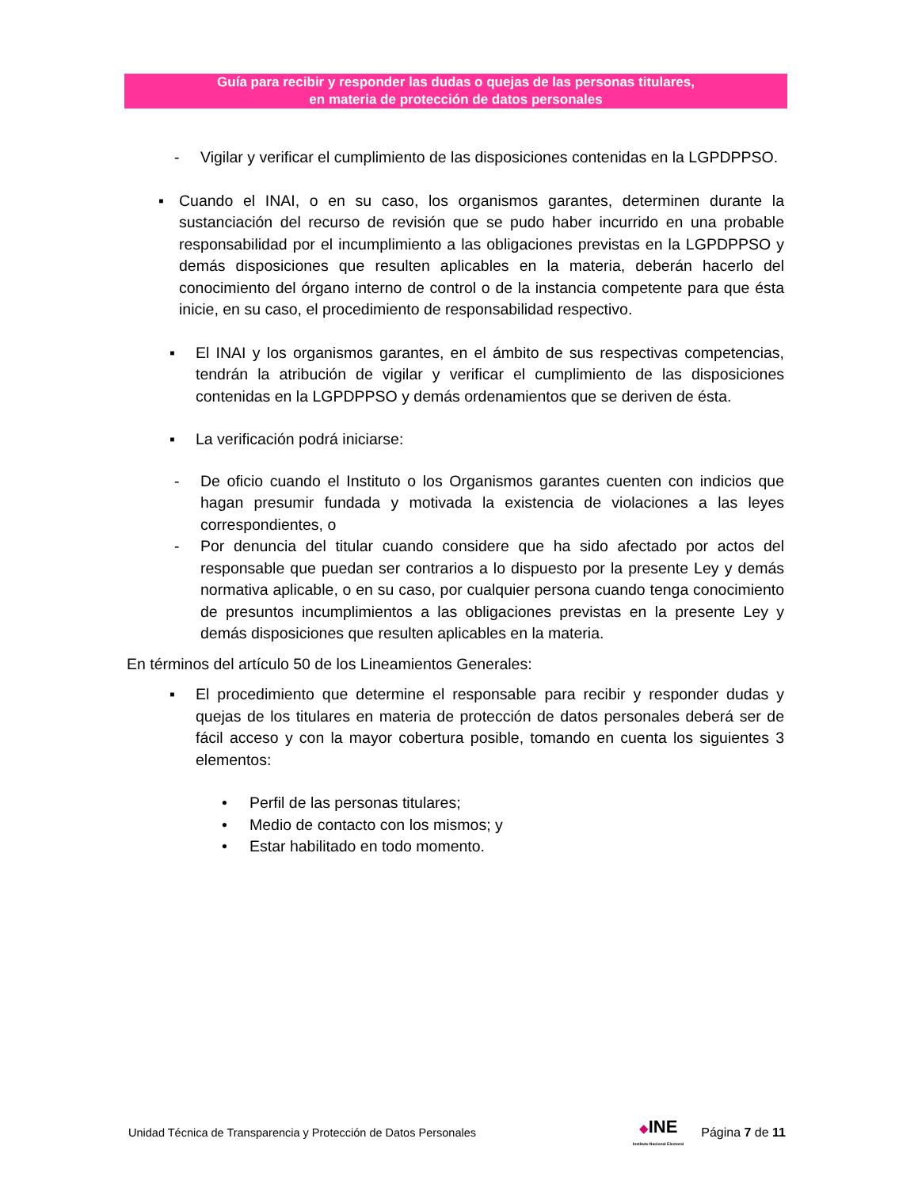Guía para recibir y responder las dudas o quejas de las personas titulares,
en materia de protección de datos personales
- Vigilar y verificar el cumplimiento de las disposiciones contenidas en la LGPDPPSO.
▪ Cuando el INAI, o en su caso, los organismos garantes, determinen durante la sustanciación del recurso de revisión que se pudo haber incurrido en una probable responsabilidad por el incumplimiento a las obligaciones previstas en la LGPDPPSO y demás disposiciones que resulten aplicables en la materia, deberán hacerlo del conocimiento del órgano interno de control o de la instancia competente para que ésta inicie, en su caso, el procedimiento de responsabilidad respectivo.
▪ El INAI y los organismos garantes, en el ámbito de sus respectivas competencias, tendrán la atribución de vigilar y verificar el cumplimiento de las disposiciones contenidas en la LGPDPPSO y demás ordenamientos que se deriven de ésta.
▪ La verificación podrá iniciarse:
- De oficio cuando el Instituto o los Organismos garantes cuenten con indicios que hagan presumir fundada y motivada la existencia de violaciones a las leyes correspondientes, o
- Por denuncia del titular cuando considere que ha sido afectado por actos del responsable que puedan ser contrarios a lo dispuesto por la presente Ley y demás normativa aplicable, o en su caso, por cualquier persona cuando tenga conocimiento de presuntos incumplimientos a las obligaciones previstas en la presente Ley y demás disposiciones que resulten aplicables en la materia.
En términos del artículo 50 de los Lineamientos Generales:
▪ El procedimiento que determine el responsable para recibir y responder dudas y quejas de los titulares en materia de protección de datos personales deberá ser de fácil acceso y con la mayor cobertura posible, tomando en cuenta los siguientes 3 elementos:
• Perfil de las personas titulares;
• Medio de contacto con los mismos; y
• Estar habilitado en todo momento.
Unidad Técnica de Transparencia y Protección de Datos Personales ◆INE
Instituto Nacional Electoral Página 7 de 11